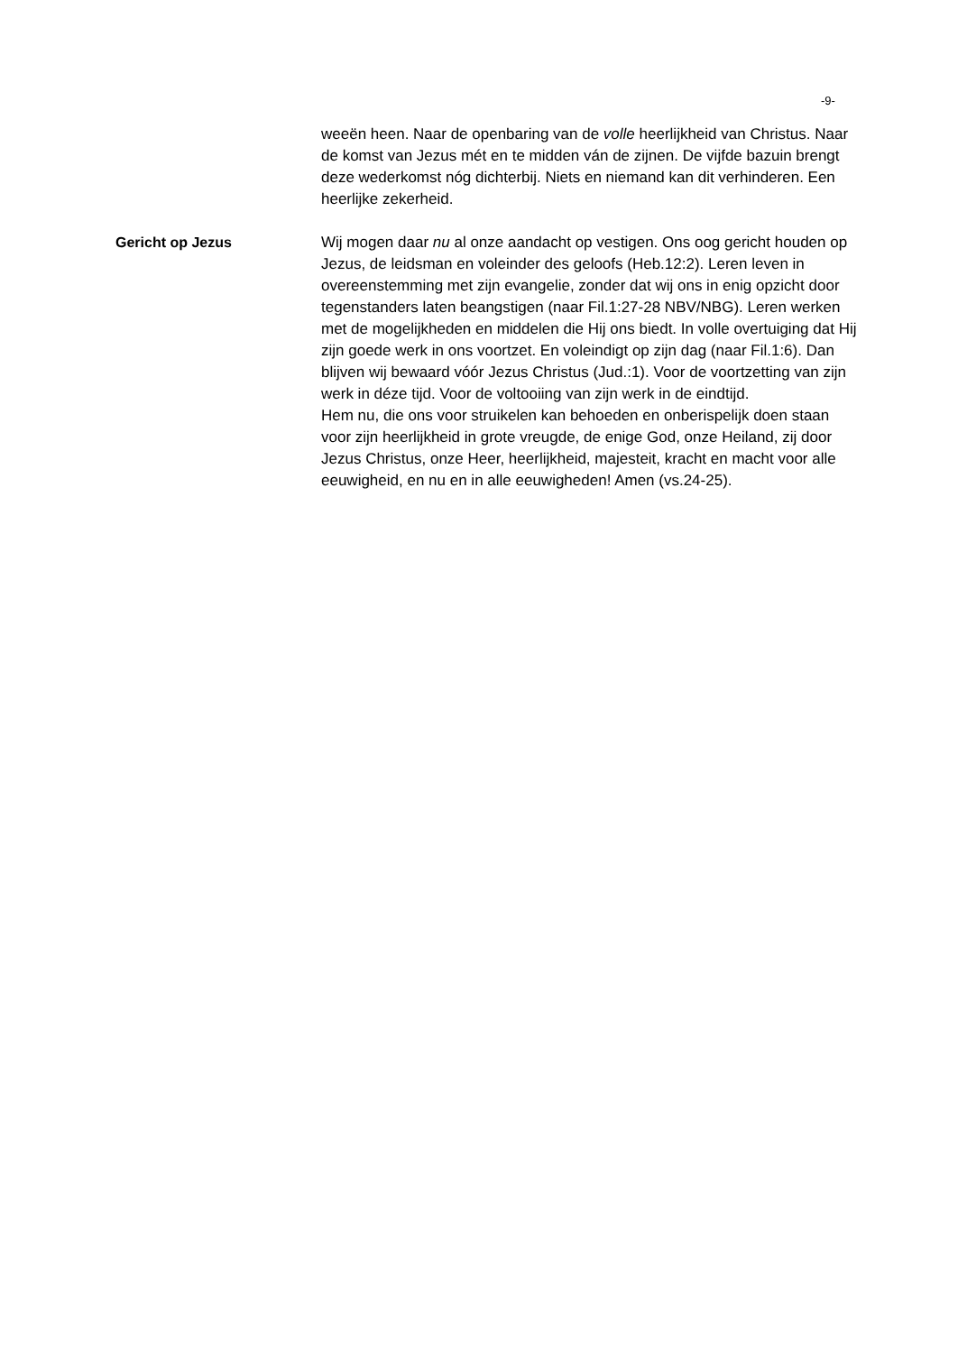-9-
weeën heen. Naar de openbaring van de volle heerlijkheid van Christus. Naar de komst van Jezus mét en te midden ván de zijnen. De vijfde bazuin brengt deze wederkomst nóg dichterbij. Niets en niemand kan dit verhinderen. Een heerlijke zekerheid.
Gericht op Jezus Wij mogen daar nu al onze aandacht op vestigen. Ons oog gericht houden op Jezus, de leidsman en voleinder des geloofs (Heb.12:2). Leren leven in overeenstemming met zijn evangelie, zonder dat wij ons in enig opzicht door tegenstanders laten beangstigen (naar Fil.1:27-28 NBV/NBG). Leren werken met de mogelijkheden en middelen die Hij ons biedt. In volle overtuiging dat Hij zijn goede werk in ons voortzet. En voleindigt op zijn dag (naar Fil.1:6). Dan blijven wij bewaard vóór Jezus Christus (Jud.:1). Voor de voortzetting van zijn werk in déze tijd. Voor de voltooiing van zijn werk in de eindtijd.
Hem nu, die ons voor struikelen kan behoeden en onberispelijk doen staan voor zijn heerlijkheid in grote vreugde, de enige God, onze Heiland, zij door Jezus Christus, onze Heer, heerlijkheid, majesteit, kracht en macht voor alle eeuwigheid, en nu en in alle eeuwigheden! Amen (vs.24-25).